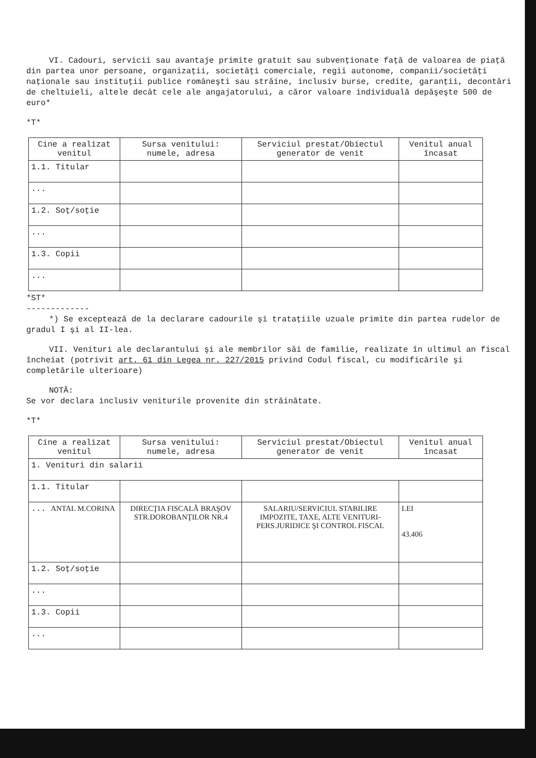VI. Cadouri, servicii sau avantaje primite gratuit sau subvenţionate faţă de valoarea de piaţă din partea unor persoane, organizaţii, societăţi comerciale, regii autonome, companii/societăţi naţionale sau instituţii publice româneşti sau străine, inclusiv burse, credite, garanţii, decontări de cheltuieli, altele decât cele ale angajatorului, a căror valoare individuală depăşeşte 500 de euro*
*T*
| Cine a realizat venitul | Sursa venitului: numele, adresa | Serviciul prestat/Obiectul generator de venit | Venitul anual încasat |
| --- | --- | --- | --- |
| 1.1. Titular | | | |
| ... | | | |
| 1.2. Soţ/soţie | | | |
| ... | | | |
| 1.3. Copii | | | |
| ... | | | |
*ST*
-------------
*) Se exceptează de la declarare cadourile şi trataţiile uzuale primite din partea rudelor de gradul I şi al II-lea.
VII. Venituri ale declarantului şi ale membrilor săi de familie, realizate în ultimul an fiscal încheiat (potrivit art. 61 din Legea nr. 227/2015 privind Codul fiscal, cu modificările şi completările ulterioare)
NOTĂ:
Se vor declara inclusiv veniturile provenite din străinătate.
*T*
| Cine a realizat venitul | Sursa venitului: numele, adresa | Serviciul prestat/Obiectul generator de venit | Venitul anual încasat |
| --- | --- | --- | --- |
| 1. Venituri din salarii | | | |
| 1.1. Titular | | | |
| ... ANTAL M.CORINA | DIRECŢIA FISCALĂ BRAŞOV STR.DOROBANŢILOR NR.4 | SALARIU/SERVICIUL STABILIRE IMPOZITE, TAXE, ALTE VENITURI-PERS.JURIDICE ŞI CONTROL FISCAL | LEI 43.406 |
| 1.2. Soţ/soţie | | | |
| ... | | | |
| 1.3. Copii | | | |
| ... | | | |